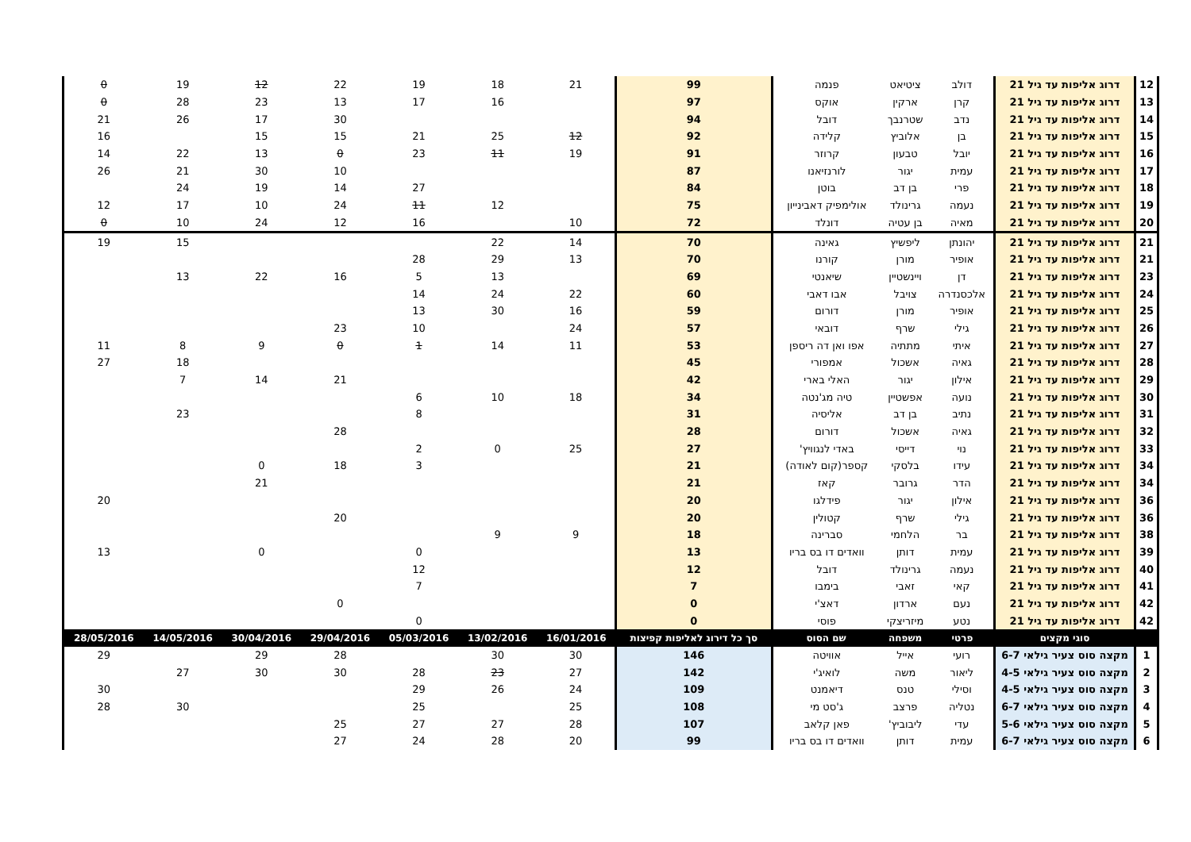| 12 | דרוג אליפות עד גיל 21 | דולב | ציטיאט | פנמה | 99 | 21 | 18 | 19 | 22 | 12 | 19 | 0 |
| 13 | דרוג אליפות עד גיל 21 | קרן | ארקין | אוקס | 97 | | 16 | 17 | 13 | 23 | 28 | 0 |
| 14 | דרוג אליפות עד גיל 21 | נדב | שטרנבך | דובל | 94 | | | | 30 | 17 | 26 | 21 |
| 15 | דרוג אליפות עד גיל 21 | בן | אלוביץ | קלידה | 92 | 12 | 25 | 21 | 15 | 15 | | 16 |
| 16 | דרוג אליפות עד גיל 21 | יובל | טבעון | קרוזר | 91 | 19 | 11 | 23 | 0 | 13 | 22 | 14 |
| 17 | דרוג אליפות עד גיל 21 | עמית | יגור | לורנזיאנו | 87 | | | | 10 | 30 | 21 | 26 |
| 18 | דרוג אליפות עד גיל 21 | פרי | בן דב | בוטן | 84 | | | 27 | 14 | 19 | 24 | |
| 19 | דרוג אליפות עד גיל 21 | נעמה | גרינולד | אולימפיק דאבינייון | 75 | | 12 | 11 | 24 | 10 | 17 | 12 |
| 20 | דרוג אליפות עד גיל 21 | מאיה | בן עטיה | דונלד | 72 | 10 | | 16 | 12 | 24 | 10 | 0 |
| 21 | דרוג אליפות עד גיל 21 | יהונתן | ליפשיץ | גאינה | 70 | 14 | 22 | | | | 15 | 19 |
| 21 | דרוג אליפות עד גיל 21 | אופיר | מורן | קורנו | 70 | 13 | 29 | 28 | | | | |
| 23 | דרוג אליפות עד גיל 21 | דן | ויינשטיין | שיאנטי | 69 | | 13 | 5 | 16 | 22 | 13 | |
| 24 | דרוג אליפות עד גיל 21 | אלכסנדרה | צויבל | אבו דאבי | 60 | 22 | 24 | 14 | | | | |
| 25 | דרוג אליפות עד גיל 21 | אופיר | מורן | דורום | 59 | 16 | 30 | 13 | | | | |
| 26 | דרוג אליפות עד גיל 21 | גילי | שרף | דובאי | 57 | 24 | | 10 | 23 | | | |
| 27 | דרוג אליפות עד גיל 21 | איתי | מתתיה | אפו ואן דה ריספן | 53 | 11 | 14 | 1 | 0 | 9 | 8 | 11 |
| 28 | דרוג אליפות עד גיל 21 | גאיה | אשכול | אמפורי | 45 | | | | | | 18 | 27 |
| 29 | דרוג אליפות עד גיל 21 | אילון | יגור | האלי בארי | 42 | | | | 21 | 14 | 7 | |
| 30 | דרוג אליפות עד גיל 21 | נועה | אפשטיין | טיה מג'נטה | 34 | 18 | 10 | 6 | | | | |
| 31 | דרוג אליפות עד גיל 21 | נתיב | בן דב | אליסיה | 31 | | | 8 | | | 23 | |
| 32 | דרוג אליפות עד גיל 21 | גאיה | אשכול | דורום | 28 | | | | 28 | | | |
| 33 | דרוג אליפות עד גיל 21 | נוי | דייסי | באדי לנגוויץ' | 27 | 25 | 0 | 2 | | | | |
| 34 | דרוג אליפות עד גיל 21 | עידו | בלסקי | קספר(קום לאודה) | 21 | | | 3 | 18 | 0 | | |
| 34 | דרוג אליפות עד גיל 21 | הדר | גרובר | קאז | 21 | | | | | 21 | | |
| 36 | דרוג אליפות עד גיל 21 | אילון | יגור | פידלגו | 20 | | | | | | | 20 |
| 36 | דרוג אליפות עד גיל 21 | גילי | שרף | קטולין | 20 | | | | 20 | | | |
| 38 | דרוג אליפות עד גיל 21 | בר | הלחמי | סברינה | 18 | 9 | 9 | | | | | |
| 39 | דרוג אליפות עד גיל 21 | עמית | דותן | וואדים דו בס בריו | 13 | | | 0 | | 0 | | 13 |
| 40 | דרוג אליפות עד גיל 21 | נעמה | גרינולד | דובל | 12 | | | 12 | | | | |
| 41 | דרוג אליפות עד גיל 21 | קאי | זאבי | בימבו | 7 | | | 7 | | | | |
| 42 | דרוג אליפות עד גיל 21 | נעם | ארדון | דאצ'י | 0 | | | | 0 | | | |
| 42 | דרוג אליפות עד גיל 21 | נטע | מיזריצקי | פוסי | 0 | | | 0 | | | | |
| | סוגי מקצים | פרטי | משפחה | שם הסוס | סך כל דירוג לאליפות קפיצות | 16/01/2016 | 13/02/2016 | 05/03/2016 | 29/04/2016 | 30/04/2016 | 14/05/2016 | 28/05/2016 |
| 1 | מקצה סוס צעיר גילאי 6-7 | רועי | אייל | אוויטה | 146 | 30 | 30 | | 28 | 29 | | 29 |
| 2 | מקצה סוס צעיר גילאי 4-5 | ליאור | משה | לואיג'י | 142 | 27 | 23 | 28 | 30 | 30 | 27 | |
| 3 | מקצה סוס צעיר גילאי 4-5 | וסילי | טנס | דיאמנט | 109 | 24 | 26 | 29 | | | | 30 |
| 4 | מקצה סוס צעיר גילאי 6-7 | נטליה | פרצב | ג'סט מי | 108 | 25 | | 25 | | | 30 | 28 |
| 5 | מקצה סוס צעיר גילאי 5-6 | עדי | ליבוביץ' | פאן קלאב | 107 | 28 | 27 | 27 | 25 | | | |
| 6 | מקצה סוס צעיר גילאי 6-7 | עמית | דותן | וואדים דו בס בריו | 99 | 20 | 28 | 24 | 27 | | | |